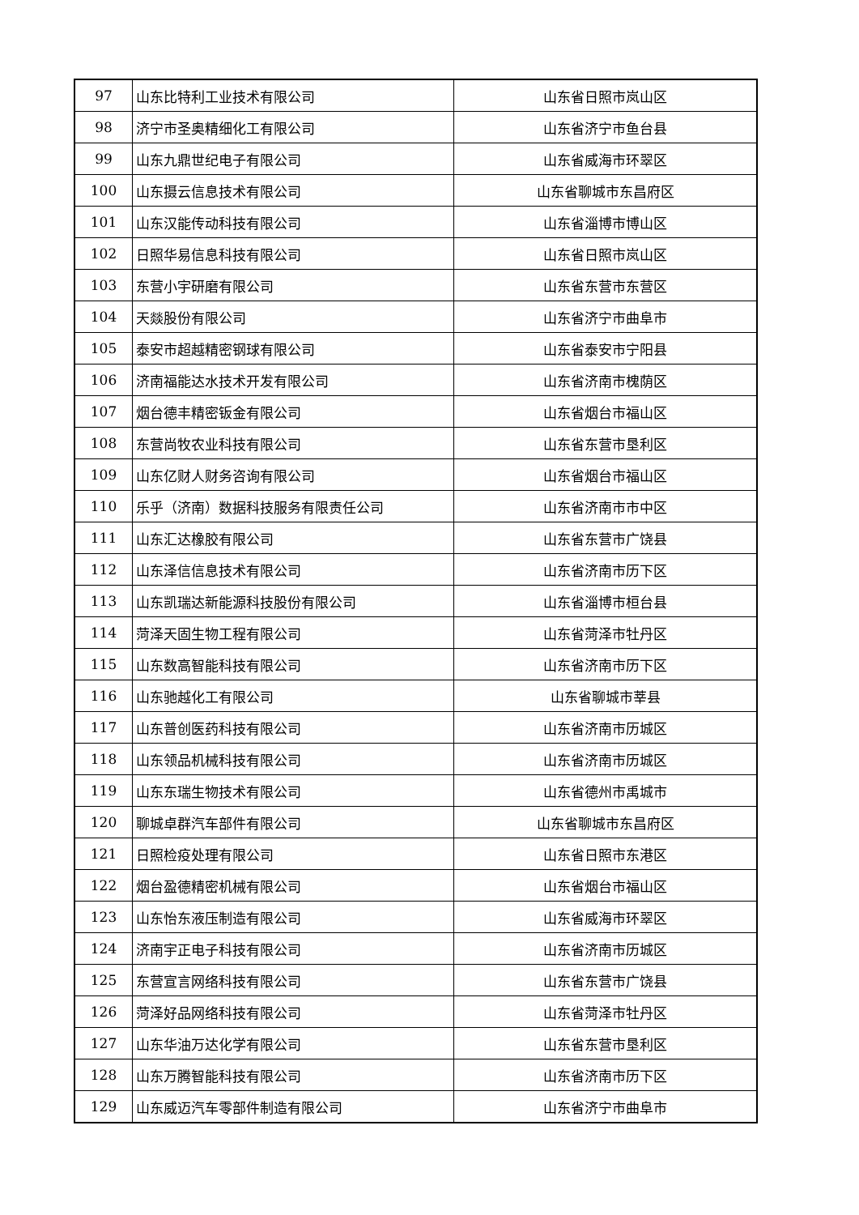| 97 | 山东比特利工业技术有限公司 | 山东省日照市岚山区 |
| 98 | 济宁市圣奥精细化工有限公司 | 山东省济宁市鱼台县 |
| 99 | 山东九鼎世纪电子有限公司 | 山东省威海市环翠区 |
| 100 | 山东摄云信息技术有限公司 | 山东省聊城市东昌府区 |
| 101 | 山东汉能传动科技有限公司 | 山东省淄博市博山区 |
| 102 | 日照华易信息科技有限公司 | 山东省日照市岚山区 |
| 103 | 东营小宇研磨有限公司 | 山东省东营市东营区 |
| 104 | 天燚股份有限公司 | 山东省济宁市曲阜市 |
| 105 | 泰安市超越精密钢球有限公司 | 山东省泰安市宁阳县 |
| 106 | 济南福能达水技术开发有限公司 | 山东省济南市槐荫区 |
| 107 | 烟台德丰精密钣金有限公司 | 山东省烟台市福山区 |
| 108 | 东营尚牧农业科技有限公司 | 山东省东营市垦利区 |
| 109 | 山东亿财人财务咨询有限公司 | 山东省烟台市福山区 |
| 110 | 乐乎（济南）数据科技服务有限责任公司 | 山东省济南市市中区 |
| 111 | 山东汇达橡胶有限公司 | 山东省东营市广饶县 |
| 112 | 山东泽信信息技术有限公司 | 山东省济南市历下区 |
| 113 | 山东凯瑞达新能源科技股份有限公司 | 山东省淄博市桓台县 |
| 114 | 菏泽天固生物工程有限公司 | 山东省菏泽市牡丹区 |
| 115 | 山东数高智能科技有限公司 | 山东省济南市历下区 |
| 116 | 山东驰越化工有限公司 | 山东省聊城市莘县 |
| 117 | 山东普创医药科技有限公司 | 山东省济南市历城区 |
| 118 | 山东领品机械科技有限公司 | 山东省济南市历城区 |
| 119 | 山东东瑞生物技术有限公司 | 山东省德州市禹城市 |
| 120 | 聊城卓群汽车部件有限公司 | 山东省聊城市东昌府区 |
| 121 | 日照检疫处理有限公司 | 山东省日照市东港区 |
| 122 | 烟台盈德精密机械有限公司 | 山东省烟台市福山区 |
| 123 | 山东怡东液压制造有限公司 | 山东省威海市环翠区 |
| 124 | 济南宇正电子科技有限公司 | 山东省济南市历城区 |
| 125 | 东营宣言网络科技有限公司 | 山东省东营市广饶县 |
| 126 | 菏泽好品网络科技有限公司 | 山东省菏泽市牡丹区 |
| 127 | 山东华油万达化学有限公司 | 山东省东营市垦利区 |
| 128 | 山东万腾智能科技有限公司 | 山东省济南市历下区 |
| 129 | 山东威迈汽车零部件制造有限公司 | 山东省济宁市曲阜市 |